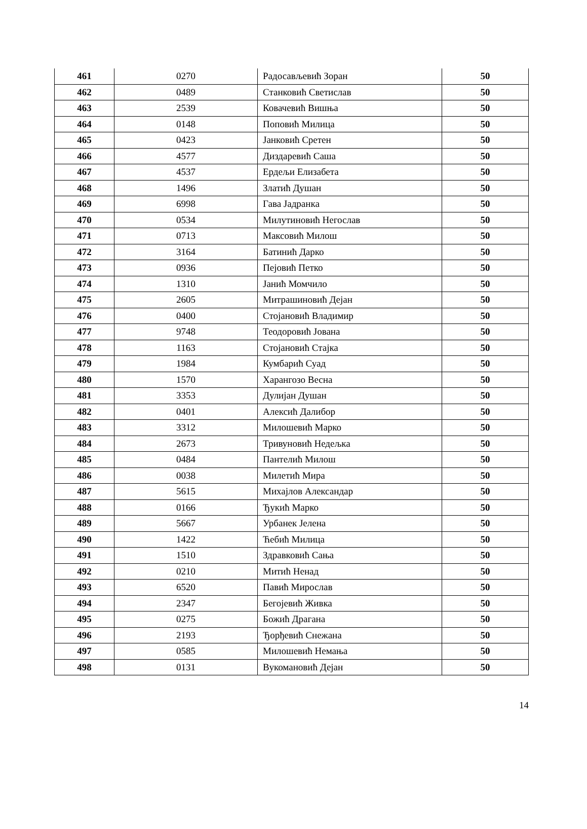| 461 | 0270 | Радосављевић Зоран | 50 |
| 462 | 0489 | Станковић Светислав | 50 |
| 463 | 2539 | Ковачевић Вишња | 50 |
| 464 | 0148 | Поповић Милица | 50 |
| 465 | 0423 | Јанковић Сретен | 50 |
| 466 | 4577 | Диздаревић Саша | 50 |
| 467 | 4537 | Ердељи Елизабета | 50 |
| 468 | 1496 | Златић Душан | 50 |
| 469 | 6998 | Гава Јадранка | 50 |
| 470 | 0534 | Милутиновић Негослав | 50 |
| 471 | 0713 | Максовић Милош | 50 |
| 472 | 3164 | Батинић Дарко | 50 |
| 473 | 0936 | Пејовић Петко | 50 |
| 474 | 1310 | Јанић Момчило | 50 |
| 475 | 2605 | Митрашиновић Дејан | 50 |
| 476 | 0400 | Стојановић Владимир | 50 |
| 477 | 9748 | Теодоровић Јована | 50 |
| 478 | 1163 | Стојановић Стајка | 50 |
| 479 | 1984 | Кумбарић Суад | 50 |
| 480 | 1570 | Харангозо Весна | 50 |
| 481 | 3353 | Дулијан Душан | 50 |
| 482 | 0401 | Алексић Далибор | 50 |
| 483 | 3312 | Милошевић Марко | 50 |
| 484 | 2673 | Тривуновић Недељка | 50 |
| 485 | 0484 | Пантелић Милош | 50 |
| 486 | 0038 | Милетић Мира | 50 |
| 487 | 5615 | Михајлов Александар | 50 |
| 488 | 0166 | Ђукић Марко | 50 |
| 489 | 5667 | Урбанек Јелена | 50 |
| 490 | 1422 | Ћебић Милица | 50 |
| 491 | 1510 | Здравковић Сања | 50 |
| 492 | 0210 | Митић Ненад | 50 |
| 493 | 6520 | Павић Мирослав | 50 |
| 494 | 2347 | Бегојевић Живка | 50 |
| 495 | 0275 | Божић Драгана | 50 |
| 496 | 2193 | Ђорђевић Снежана | 50 |
| 497 | 0585 | Милошевић Немања | 50 |
| 498 | 0131 | Вукомановић Дејан | 50 |
14